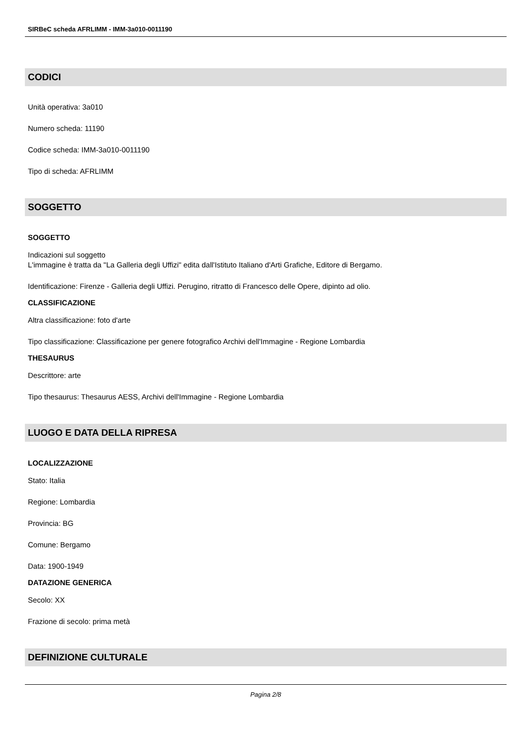SIRBeC scheda AFRLIMM - IMM-3a010-0011190
CODICI
Unità operativa: 3a010
Numero scheda: 11190
Codice scheda: IMM-3a010-0011190
Tipo di scheda: AFRLIMM
SOGGETTO
SOGGETTO
Indicazioni sul soggetto
L'immagine è tratta da "La Galleria degli Uffizi" edita dall'Istituto Italiano d'Arti Grafiche, Editore di Bergamo.
Identificazione: Firenze - Galleria degli Uffizi. Perugino, ritratto di Francesco delle Opere, dipinto ad olio.
CLASSIFICAZIONE
Altra classificazione: foto d'arte
Tipo classificazione: Classificazione per genere fotografico Archivi dell'Immagine - Regione Lombardia
THESAURUS
Descrittore: arte
Tipo thesaurus: Thesaurus AESS, Archivi dell'Immagine - Regione Lombardia
LUOGO E DATA DELLA RIPRESA
LOCALIZZAZIONE
Stato: Italia
Regione: Lombardia
Provincia: BG
Comune: Bergamo
Data: 1900-1949
DATAZIONE GENERICA
Secolo: XX
Frazione di secolo: prima metà
DEFINIZIONE CULTURALE
Pagina 2/8